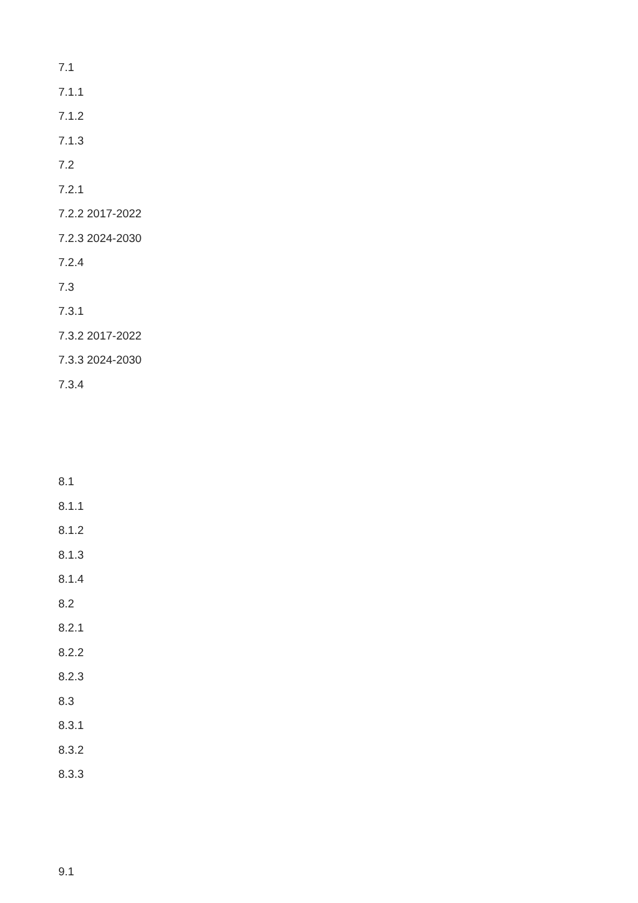7.1
7.1.1
7.1.2
7.1.3
7.2
7.2.1
7.2.2 2017-2022
7.2.3 2024-2030
7.2.4
7.3
7.3.1
7.3.2 2017-2022
7.3.3 2024-2030
7.3.4
8.1
8.1.1
8.1.2
8.1.3
8.1.4
8.2
8.2.1
8.2.2
8.2.3
8.3
8.3.1
8.3.2
8.3.3
9.1